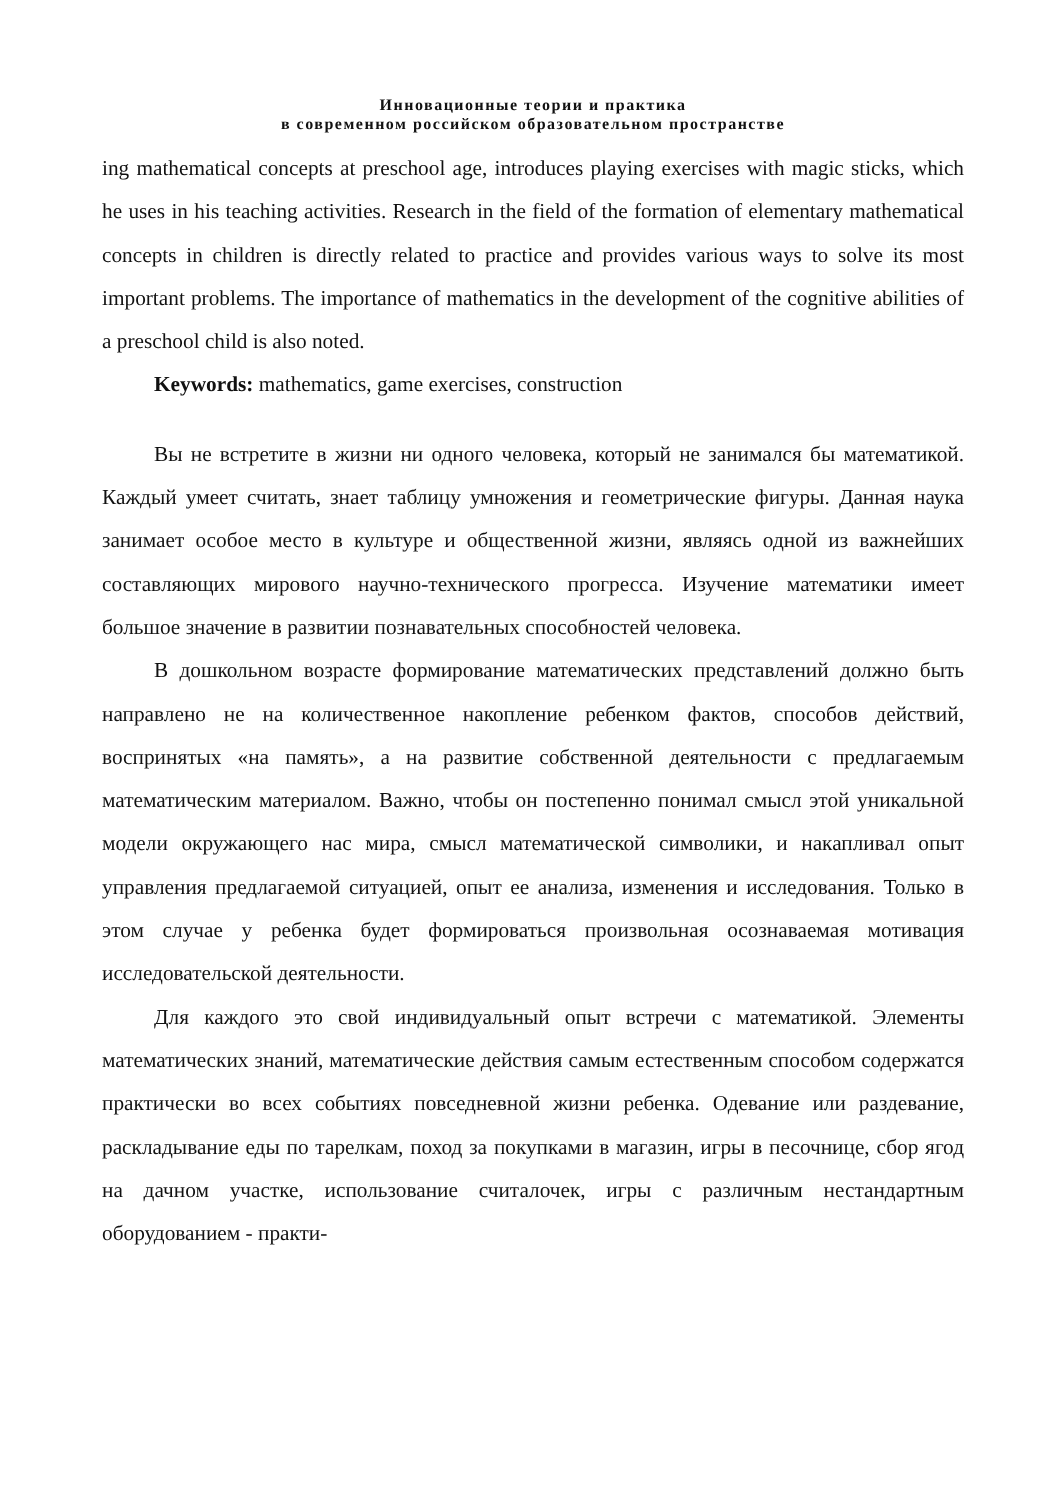Инновационные теории и практика
в современном российском образовательном пространстве
ing mathematical concepts at preschool age, introduces playing exercises with magic sticks, which he uses in his teaching activities. Research in the field of the formation of elementary mathematical concepts in children is directly related to practice and provides various ways to solve its most important problems. The importance of mathematics in the development of the cognitive abilities of a preschool child is also noted.
Keywords: mathematics, game exercises, construction
Вы не встретите в жизни ни одного человека, который не занимался бы математикой. Каждый умеет считать, знает таблицу умножения и геометрические фигуры. Данная наука занимает особое место в культуре и общественной жизни, являясь одной из важнейших составляющих мирового научно-технического прогресса. Изучение математики имеет большое значение в развитии познавательных способностей человека.
В дошкольном возрасте формирование математических представлений должно быть направлено не на количественное накопление ребенком фактов, способов действий, воспринятых «на память», а на развитие собственной деятельности с предлагаемым математическим материалом. Важно, чтобы он постепенно понимал смысл этой уникальной модели окружающего нас мира, смысл математической символики, и накапливал опыт управления предлагаемой ситуацией, опыт ее анализа, изменения и исследования. Только в этом случае у ребенка будет формироваться произвольная осознаваемая мотивация исследовательской деятельности.
Для каждого это свой индивидуальный опыт встречи с математикой. Элементы математических знаний, математические действия самым естественным способом содержатся практически во всех событиях повседневной жизни ребенка. Одевание или раздевание, раскладывание еды по тарелкам, поход за покупками в магазин, игры в песочнице, сбор ягод на дачном участке, использование считалочек, игры с различным нестандартным оборудованием - практи-